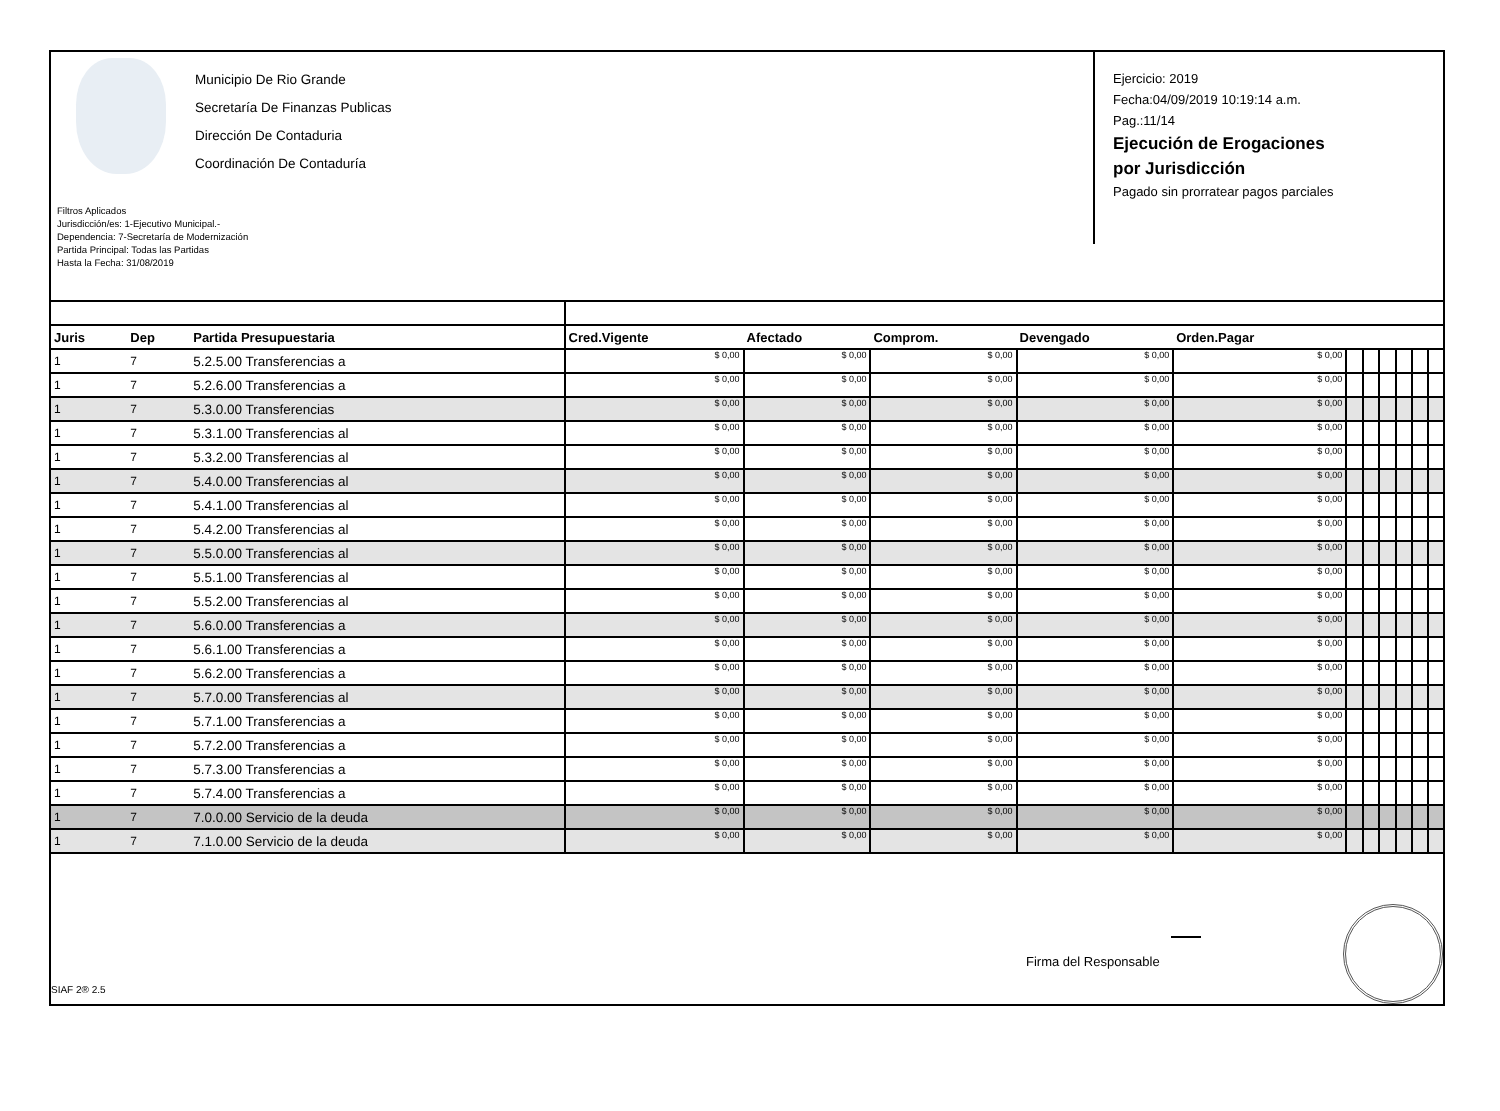Municipio De Rio Grande
Secretaría De Finanzas Publicas
Dirección De Contaduria
Coordinación De Contaduría
Filtros Aplicados
Jurisdicción/es: 1-Ejecutivo Municipal.-
Dependencia: 7-Secretaría de Modernización
Partida Principal: Todas las Partidas
Hasta la Fecha: 31/08/2019
Ejercicio: 2019
Fecha:04/09/2019 10:19:14 a.m.
Pag.:11/14
Ejecución de Erogaciones
por Jurisdicción
Pagado sin prorratear pagos parciales
| Juris | Dep | Partida Presupuestaria | Cred.Vigente | Afectado | Comprom. | Devengado | Orden.Pagar | | | | | | |
| --- | --- | --- | --- | --- | --- | --- | --- | --- | --- | --- | --- | --- | --- |
| 1 | 7 | 5.2.5.00 Transferencias a | $ 0,00 | $ 0,00 | $ 0,00 | $ 0,00 | $ 0,00 | | | | | | |
| 1 | 7 | 5.2.6.00 Transferencias a | $ 0,00 | $ 0,00 | $ 0,00 | $ 0,00 | $ 0,00 | | | | | | |
| 1 | 7 | 5.3.0.00 Transferencias | $ 0,00 | $ 0,00 | $ 0,00 | $ 0,00 | $ 0,00 | | | | | | |
| 1 | 7 | 5.3.1.00 Transferencias al | $ 0,00 | $ 0,00 | $ 0,00 | $ 0,00 | $ 0,00 | | | | | | |
| 1 | 7 | 5.3.2.00 Transferencias al | $ 0,00 | $ 0,00 | $ 0,00 | $ 0,00 | $ 0,00 | | | | | | |
| 1 | 7 | 5.4.0.00 Transferencias al | $ 0,00 | $ 0,00 | $ 0,00 | $ 0,00 | $ 0,00 | | | | | | |
| 1 | 7 | 5.4.1.00 Transferencias al | $ 0,00 | $ 0,00 | $ 0,00 | $ 0,00 | $ 0,00 | | | | | | |
| 1 | 7 | 5.4.2.00 Transferencias al | $ 0,00 | $ 0,00 | $ 0,00 | $ 0,00 | $ 0,00 | | | | | | |
| 1 | 7 | 5.5.0.00 Transferencias al | $ 0,00 | $ 0,00 | $ 0,00 | $ 0,00 | $ 0,00 | | | | | | |
| 1 | 7 | 5.5.1.00 Transferencias al | $ 0,00 | $ 0,00 | $ 0,00 | $ 0,00 | $ 0,00 | | | | | | |
| 1 | 7 | 5.5.2.00 Transferencias al | $ 0,00 | $ 0,00 | $ 0,00 | $ 0,00 | $ 0,00 | | | | | | |
| 1 | 7 | 5.6.0.00 Transferencias a | $ 0,00 | $ 0,00 | $ 0,00 | $ 0,00 | $ 0,00 | | | | | | |
| 1 | 7 | 5.6.1.00 Transferencias a | $ 0,00 | $ 0,00 | $ 0,00 | $ 0,00 | $ 0,00 | | | | | | |
| 1 | 7 | 5.6.2.00 Transferencias a | $ 0,00 | $ 0,00 | $ 0,00 | $ 0,00 | $ 0,00 | | | | | | |
| 1 | 7 | 5.7.0.00 Transferencias al | $ 0,00 | $ 0,00 | $ 0,00 | $ 0,00 | $ 0,00 | | | | | | |
| 1 | 7 | 5.7.1.00 Transferencias a | $ 0,00 | $ 0,00 | $ 0,00 | $ 0,00 | $ 0,00 | | | | | | |
| 1 | 7 | 5.7.2.00 Transferencias a | $ 0,00 | $ 0,00 | $ 0,00 | $ 0,00 | $ 0,00 | | | | | | |
| 1 | 7 | 5.7.3.00 Transferencias a | $ 0,00 | $ 0,00 | $ 0,00 | $ 0,00 | $ 0,00 | | | | | | |
| 1 | 7 | 5.7.4.00 Transferencias a | $ 0,00 | $ 0,00 | $ 0,00 | $ 0,00 | $ 0,00 | | | | | | |
| 1 | 7 | 7.0.0.00 Servicio de la deuda | $ 0,00 | $ 0,00 | $ 0,00 | $ 0,00 | $ 0,00 | | | | | | |
| 1 | 7 | 7.1.0.00 Servicio de la deuda | $ 0,00 | $ 0,00 | $ 0,00 | $ 0,00 | $ 0,00 | | | | | | |
Firma del Responsable
SIAF 2® 2.5